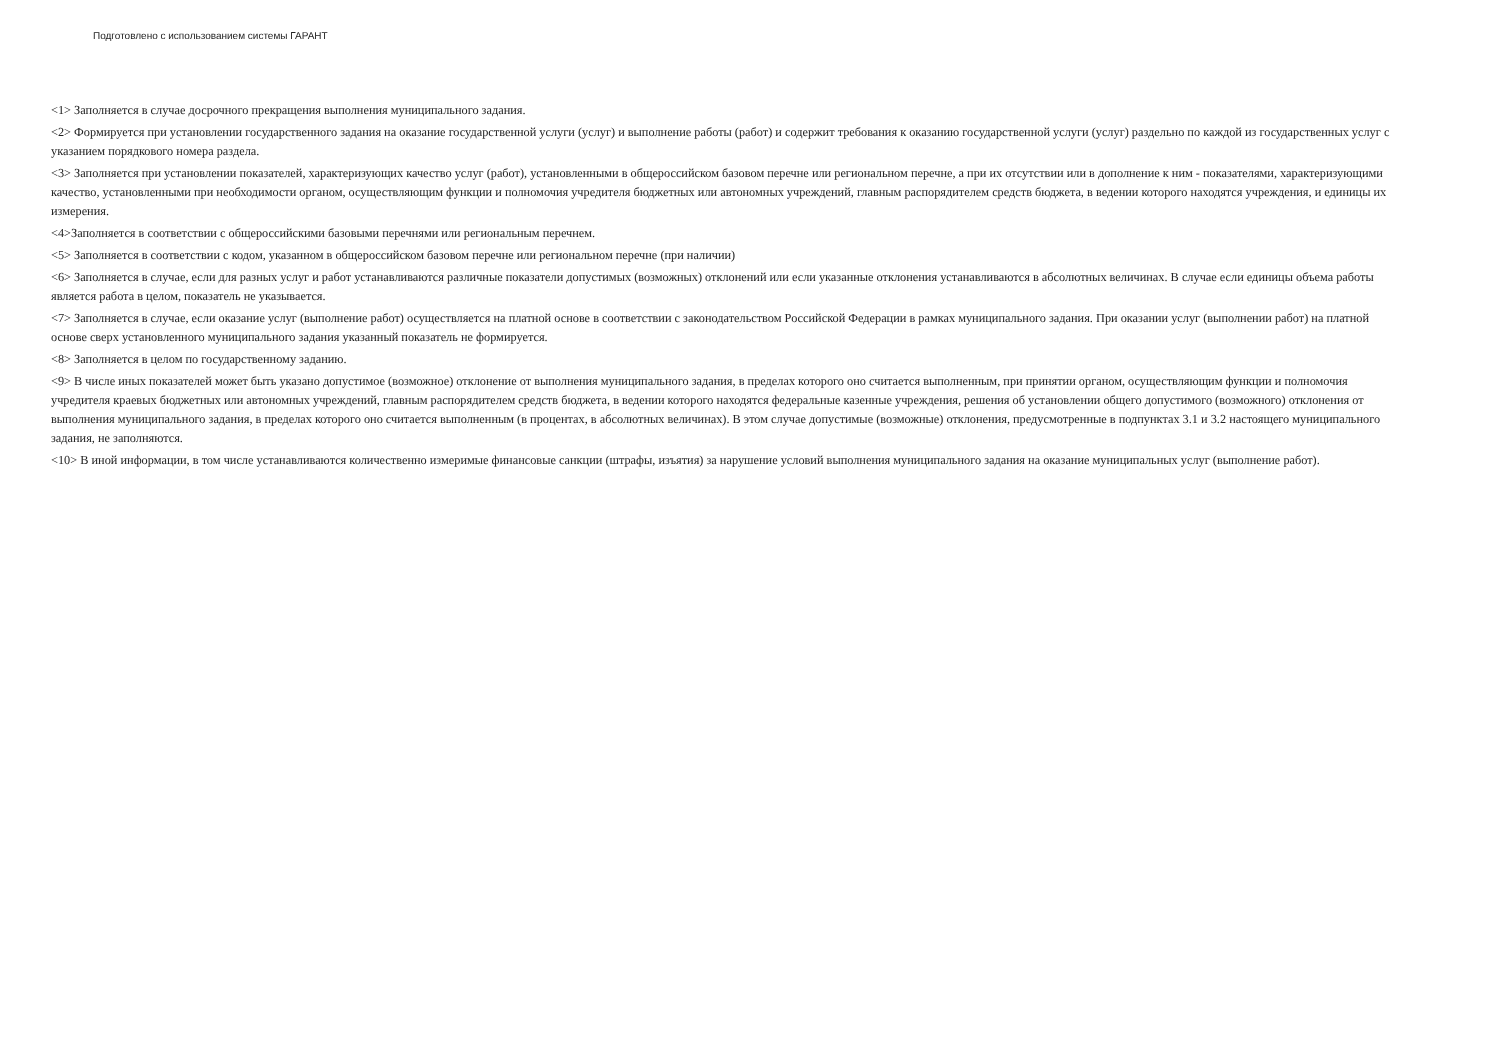Подготовлено с использованием системы ГАРАНТ
<1> Заполняется в случае досрочного прекращения выполнения муниципального задания.
<2> Формируется при установлении государственного задания на оказание государственной услуги (услуг) и выполнение работы (работ) и содержит требования к оказанию государственной услуги (услуг) раздельно по каждой из государственных услуг с указанием порядкового номера раздела.
<3> Заполняется при установлении показателей, характеризующих качество услуг (работ), установленными в общероссийском базовом перечне или региональном перечне, а при их отсутствии или в дополнение к ним - показателями, характеризующими качество, установленными при необходимости органом, осуществляющим функции и полномочия учредителя бюджетных или автономных учреждений, главным распорядителем средств бюджета, в ведении которого находятся учреждения, и единицы их измерения.
<4>Заполняется в соответствии с общероссийскими базовыми перечнями или региональным перечнем.
<5> Заполняется в соответствии с кодом, указанном в общероссийском базовом перечне или региональном перечне (при наличии)
<6> Заполняется в случае, если для разных услуг и работ устанавливаются различные показатели допустимых (возможных) отклонений или если указанные отклонения устанавливаются в абсолютных величинах. В случае если единицы объема работы является работа в целом, показатель не указывается.
<7> Заполняется в случае, если оказание услуг (выполнение работ) осуществляется на платной основе в соответствии с законодательством Российской Федерации в рамках муниципального задания. При оказании услуг (выполнении работ) на платной основе сверх установленного муниципального задания указанный показатель не формируется.
<8> Заполняется в целом по государственному заданию.
<9> В числе иных показателей может быть указано допустимое (возможное) отклонение от выполнения муниципального задания, в пределах которого оно считается выполненным, при принятии органом, осуществляющим функции и полномочия учредителя краевых бюджетных или автономных учреждений, главным распорядителем средств бюджета, в ведении которого находятся федеральные казенные учреждения, решения об установлении общего допустимого (возможного) отклонения от выполнения муниципального задания, в пределах которого оно считается выполненным (в процентах, в абсолютных величинах). В этом случае допустимые (возможные) отклонения, предусмотренные в подпунктах 3.1 и 3.2 настоящего муниципального задания, не заполняются.
<10> В иной информации, в том числе устанавливаются количественно измеримые финансовые санкции (штрафы, изъятия) за нарушение условий выполнения муниципального задания на оказание муниципальных услуг (выполнение работ).